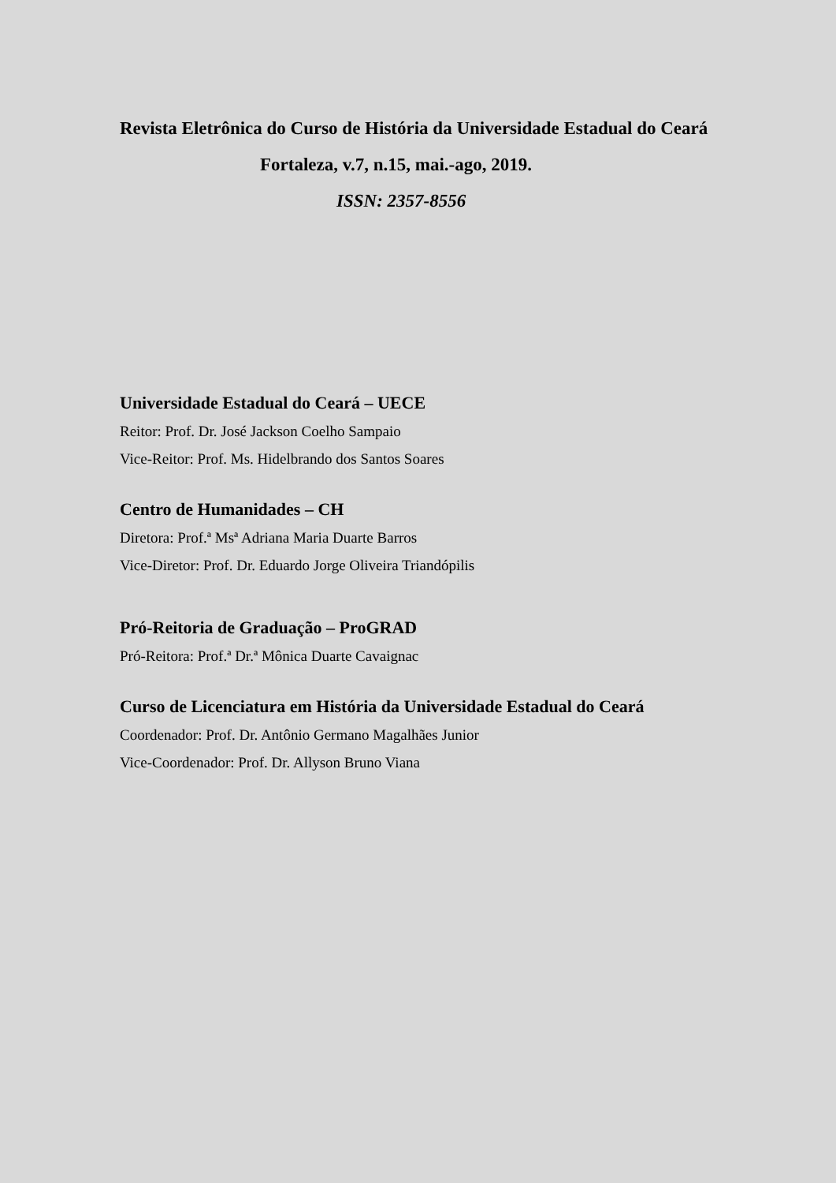Revista Eletrônica do Curso de História da Universidade Estadual do Ceará
Fortaleza, v.7, n.15, mai.-ago, 2019.
ISSN: 2357-8556
Universidade Estadual do Ceará – UECE
Reitor: Prof. Dr. José Jackson Coelho Sampaio
Vice-Reitor: Prof. Ms. Hidelbrando dos Santos Soares
Centro de Humanidades – CH
Diretora: Prof.ª Msª Adriana Maria Duarte Barros
Vice-Diretor: Prof. Dr. Eduardo Jorge Oliveira Triandópilis
Pró-Reitoria de Graduação – ProGRAD
Pró-Reitora: Prof.ª Dr.ª Mônica Duarte Cavaignac
Curso de Licenciatura em História da Universidade Estadual do Ceará
Coordenador: Prof. Dr. Antônio Germano Magalhães Junior
Vice-Coordenador: Prof. Dr. Allyson Bruno Viana